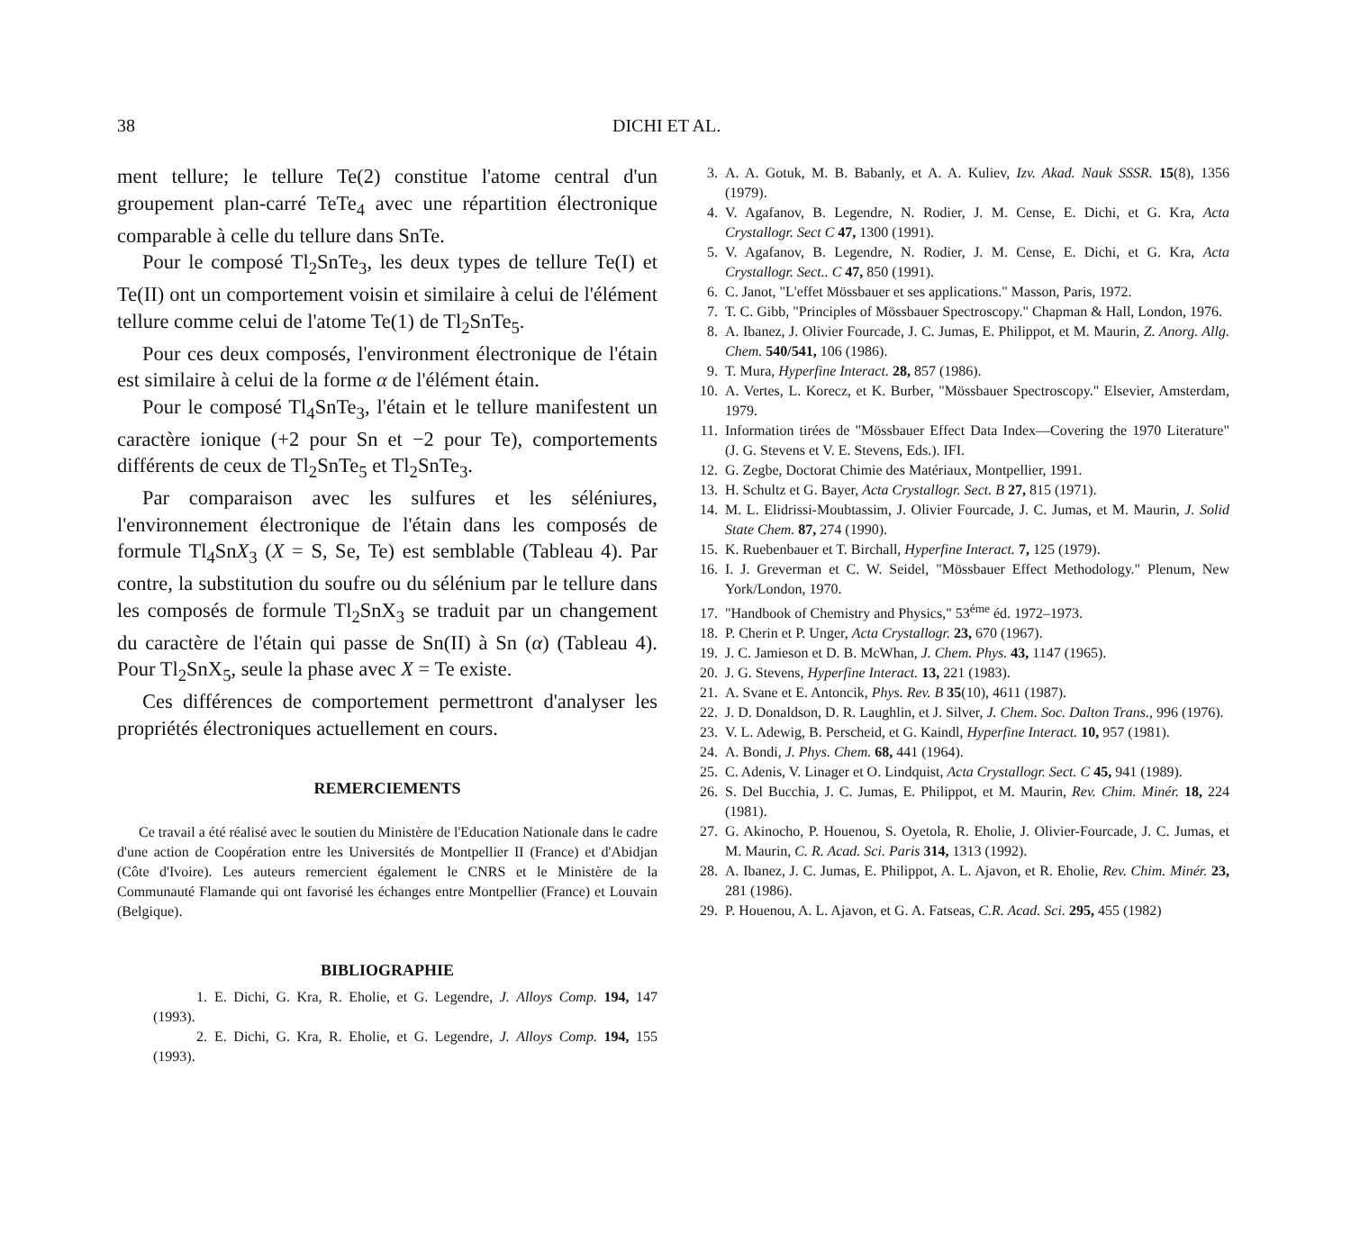38 DICHI ET AL.
ment tellure; le tellure Te(2) constitue l'atome central d'un groupement plan-carré TeTe<sub>4</sub> avec une répartition électronique comparable à celle du tellure dans SnTe.
Pour le composé Tl<sub>2</sub>SnTe<sub>3</sub>, les deux types de tellure Te(I) et Te(II) ont un comportement voisin et similaire à celui de l'élément tellure comme celui de l'atome Te(1) de Tl<sub>2</sub>SnTe<sub>5</sub>.
Pour ces deux composés, l'environment électronique de l'étain est similaire à celui de la forme α de l'élément étain.
Pour le composé Tl<sub>4</sub>SnTe<sub>3</sub>, l'étain et le tellure manifestent un caractère ionique (+2 pour Sn et −2 pour Te), comportements différents de ceux de Tl<sub>2</sub>SnTe<sub>5</sub> et Tl<sub>2</sub>SnTe<sub>3</sub>.
Par comparaison avec les sulfures et les séléniures, l'environnement électronique de l'étain dans les composés de formule Tl<sub>4</sub>SnX<sub>3</sub> (X = S, Se, Te) est semblable (Tableau 4). Par contre, la substitution du soufre ou du sélénium par le tellure dans les composés de formule Tl<sub>2</sub>SnX<sub>3</sub> se traduit par un changement du caractère de l'étain qui passe de Sn(II) à Sn (α) (Tableau 4). Pour Tl<sub>2</sub>SnX<sub>5</sub>, seule la phase avec X = Te existe.
Ces différences de comportement permettront d'analyser les propriétés électroniques actuellement en cours.
REMERCIEMENTS
Ce travail a été réalisé avec le soutien du Ministère de l'Education Nationale dans le cadre d'une action de Coopération entre les Universités de Montpellier II (France) et d'Abidjan (Côte d'Ivoire). Les auteurs remercient également le CNRS et le Ministère de la Communauté Flamande qui ont favorisé les échanges entre Montpellier (France) et Louvain (Belgique).
BIBLIOGRAPHIE
1. E. Dichi, G. Kra, R. Eholie, et G. Legendre, J. Alloys Comp. 194, 147 (1993).
2. E. Dichi, G. Kra, R. Eholie, et G. Legendre, J. Alloys Comp. 194, 155 (1993).
3. A. A. Gotuk, M. B. Babanly, et A. A. Kuliev, Izv. Akad. Nauk SSSR. 15(8), 1356 (1979).
4. V. Agafanov, B. Legendre, N. Rodier, J. M. Cense, E. Dichi, et G. Kra, Acta Crystallogr. Sect C 47, 1300 (1991).
5. V. Agafanov, B. Legendre, N. Rodier, J. M. Cense, E. Dichi, et G. Kra, Acta Crystallogr. Sect.. C 47, 850 (1991).
6. C. Janot, "L'effet Mössbauer et ses applications." Masson, Paris, 1972.
7. T. C. Gibb, "Principles of Mössbauer Spectroscopy." Chapman & Hall, London, 1976.
8. A. Ibanez, J. Olivier Fourcade, J. C. Jumas, E. Philippot, et M. Maurin, Z. Anorg. Allg. Chem. 540/541, 106 (1986).
9. T. Mura, Hyperfine Interact. 28, 857 (1986).
10. A. Vertes, L. Korecz, et K. Burber, "Mössbauer Spectroscopy." Elsevier, Amsterdam, 1979.
11. Information tirées de "Mössbauer Effect Data Index—Covering the 1970 Literature" (J. G. Stevens et V. E. Stevens, Eds.). IFI.
12. G. Zegbe, Doctorat Chimie des Matériaux, Montpellier, 1991.
13. H. Schultz et G. Bayer, Acta Crystallogr. Sect. B 27, 815 (1971).
14. M. L. Elidrissi-Moubtassim, J. Olivier Fourcade, J. C. Jumas, et M. Maurin, J. Solid State Chem. 87, 274 (1990).
15. K. Ruebenbauer et T. Birchall, Hyperfine Interact. 7, 125 (1979).
16. I. J. Greverman et C. W. Seidel, "Mössbauer Effect Methodology." Plenum, New York/London, 1970.
17. "Handbook of Chemistry and Physics," 53<sup>éme</sup> éd. 1972–1973.
18. P. Cherin et P. Unger, Acta Crystallogr. 23, 670 (1967).
19. J. C. Jamieson et D. B. McWhan, J. Chem. Phys. 43, 1147 (1965).
20. J. G. Stevens, Hyperfine Interact. 13, 221 (1983).
21. A. Svane et E. Antoncik, Phys. Rev. B 35(10), 4611 (1987).
22. J. D. Donaldson, D. R. Laughlin, et J. Silver, J. Chem. Soc. Dalton Trans., 996 (1976).
23. V. L. Adewig, B. Perscheid, et G. Kaindl, Hyperfine Interact. 10, 957 (1981).
24. A. Bondi, J. Phys. Chem. 68, 441 (1964).
25. C. Adenis, V. Linager et O. Lindquist, Acta Crystallogr. Sect. C 45, 941 (1989).
26. S. Del Bucchia, J. C. Jumas, E. Philippot, et M. Maurin, Rev. Chim. Minér. 18, 224 (1981).
27. G. Akinocho, P. Houenou, S. Oyetola, R. Eholie, J. Olivier-Fourcade, J. C. Jumas, et M. Maurin, C. R. Acad. Sci. Paris 314, 1313 (1992).
28. A. Ibanez, J. C. Jumas, E. Philippot, A. L. Ajavon, et R. Eholie, Rev. Chim. Minér. 23, 281 (1986).
29. P. Houenou, A. L. Ajavon, et G. A. Fatseas, C.R. Acad. Sci. 295, 455 (1982)